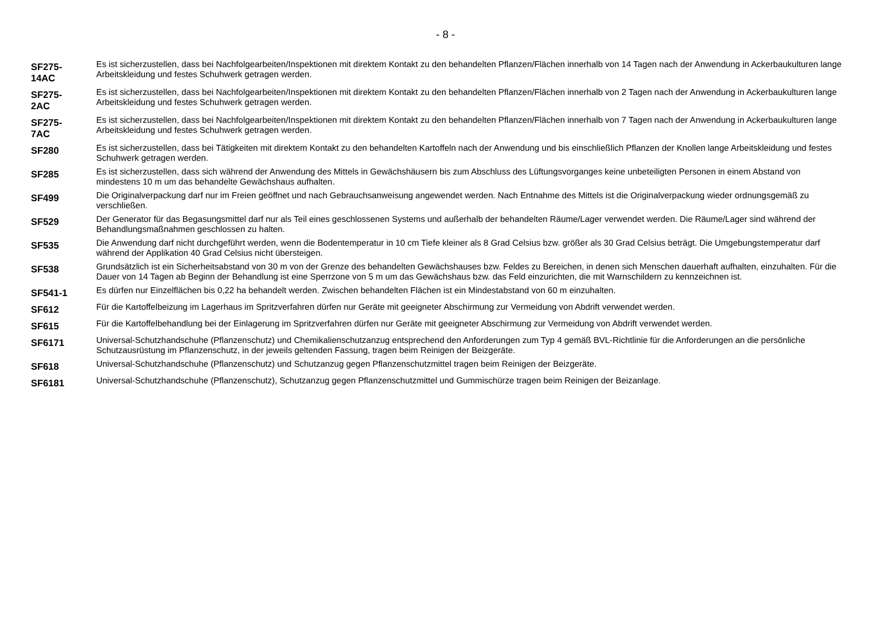- 8 -
| SF275- 14AC | Es ist sicherzustellen, dass bei Nachfolgearbeiten/Inspektionen mit direktem Kontakt zu den behandelten Pflanzen/Flächen innerhalb von 14 Tagen nach der Anwendung in Ackerbaukulturen lange Arbeitskleidung und festes Schuhwerk getragen werden. |
| SF275- 2AC | Es ist sicherzustellen, dass bei Nachfolgearbeiten/Inspektionen mit direktem Kontakt zu den behandelten Pflanzen/Flächen innerhalb von 2 Tagen nach der Anwendung in Ackerbaukulturen lange Arbeitskleidung und festes Schuhwerk getragen werden. |
| SF275- 7AC | Es ist sicherzustellen, dass bei Nachfolgearbeiten/Inspektionen mit direktem Kontakt zu den behandelten Pflanzen/Flächen innerhalb von 7 Tagen nach der Anwendung in Ackerbaukulturen lange Arbeitskleidung und festes Schuhwerk getragen werden. |
| SF280 | Es ist sicherzustellen, dass bei Tätigkeiten mit direktem Kontakt zu den behandelten Kartoffeln nach der Anwendung und bis einschließlich Pflanzen der Knollen lange Arbeitskleidung und festes Schuhwerk getragen werden. |
| SF285 | Es ist sicherzustellen, dass sich während der Anwendung des Mittels in Gewächshäusern bis zum Abschluss des Lüftungsvorganges keine unbeteiligten Personen in einem Abstand von mindestens 10 m um das behandelte Gewächshaus aufhalten. |
| SF499 | Die Originalverpackung darf nur im Freien geöffnet und nach Gebrauchsanweisung angewendet werden. Nach Entnahme des Mittels ist die Originalverpackung wieder ordnungsgemäß zu verschließen. |
| SF529 | Der Generator für das Begasungsmittel darf nur als Teil eines geschlossenen Systems und außerhalb der behandelten Räume/Lager verwendet werden. Die Räume/Lager sind während der Behandlungsmaßnahmen geschlossen zu halten. |
| SF535 | Die Anwendung darf nicht durchgeführt werden, wenn die Bodentemperatur in 10 cm Tiefe kleiner als 8 Grad Celsius bzw. größer als 30 Grad Celsius beträgt. Die Umgebungstemperatur darf während der Applikation 40 Grad Celsius nicht übersteigen. |
| SF538 | Grundsätzlich ist ein Sicherheitsabstand von 30 m von der Grenze des behandelten Gewächshauses bzw. Feldes zu Bereichen, in denen sich Menschen dauerhaft aufhalten, einzuhalten. Für die Dauer von 14 Tagen ab Beginn der Behandlung ist eine Sperrzone von 5 m um das Gewächshaus bzw. das Feld einzurichten, die mit Warnschildern zu kennzeichnen ist. |
| SF541-1 | Es dürfen nur Einzelflächen bis 0,22 ha behandelt werden. Zwischen behandelten Flächen ist ein Mindestabstand von 60 m einzuhalten. |
| SF612 | Für die Kartoffelbeizung im Lagerhaus im Spritzverfahren dürfen nur Geräte mit geeigneter Abschirmung zur Vermeidung von Abdrift verwendet werden. |
| SF615 | Für die Kartoffelbehandlung bei der Einlagerung im Spritzverfahren dürfen nur Geräte mit geeigneter Abschirmung zur Vermeidung von Abdrift verwendet werden. |
| SF6171 | Universal-Schutzhandschuhe (Pflanzenschutz) und Chemikalienschutzanzug entsprechend den Anforderungen zum Typ 4 gemäß BVL-Richtlinie für die Anforderungen an die persönliche Schutzausrüstung im Pflanzenschutz, in der jeweils geltenden Fassung, tragen beim Reinigen der Beizgeräte. |
| SF618 | Universal-Schutzhandschuhe (Pflanzenschutz) und Schutzanzug gegen Pflanzenschutzmittel tragen beim Reinigen der Beizgeräte. |
| SF6181 | Universal-Schutzhandschuhe (Pflanzenschutz), Schutzanzug gegen Pflanzenschutzmittel und Gummischürze tragen beim Reinigen der Beizanlage. |